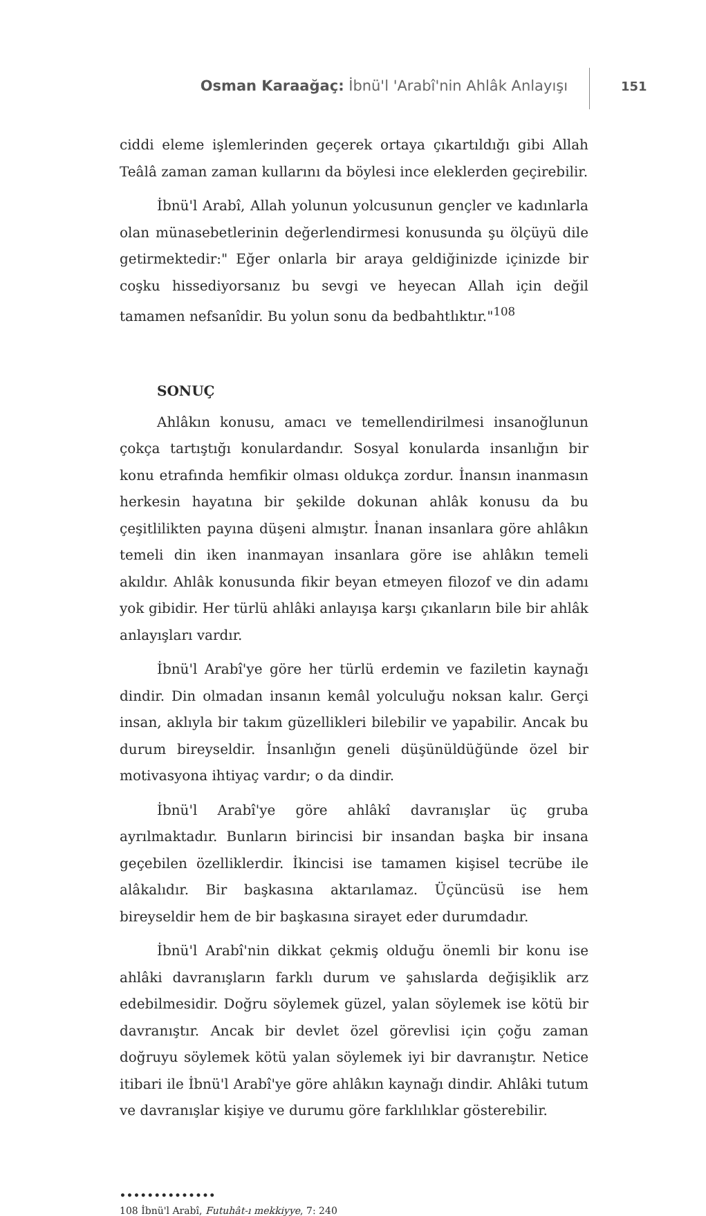Osman Karaağaç: İbnü'l 'Arabî'nin Ahlâk Anlayışı
151
ciddi eleme işlemlerinden geçerek ortaya çıkartıldığı gibi Allah Teâlâ zaman zaman kullarını da böylesi ince eleklerden geçirebilir.
İbnü'l Arabî, Allah yolunun yolcusunun gençler ve kadınlarla olan münasebetlerinin değerlendirmesi konusunda şu ölçüyü dile getirmektedir:" Eğer onlarla bir araya geldiğinizde içinizde bir coşku hissediyorsanız bu sevgi ve heyecan Allah için değil tamamen nefsanîdir. Bu yolun sonu da bedbahtlıktır."<sup>108</sup>
SONUÇ
Ahlâkın konusu, amacı ve temellendirilmesi insanoğlunun çokça tartıştığı konulardandır. Sosyal konularda insanlığın bir konu etrafında hemfikir olması oldukça zordur. İnansın inanmasın herkesin hayatına bir şekilde dokunan ahlâk konusu da bu çeşitlilikten payına düşeni almıştır. İnanan insanlara göre ahlâkın temeli din iken inanmayan insanlara göre ise ahlâkın temeli akıldır. Ahlâk konusunda fikir beyan etmeyen filozof ve din adamı yok gibidir. Her türlü ahlâki anlayışa karşı çıkanların bile bir ahlâk anlayışları vardır.
İbnü'l Arabî'ye göre her türlü erdemin ve faziletin kaynağı dindir. Din olmadan insanın kemâl yolculuğu noksan kalır. Gerçi insan, aklıyla bir takım güzellikleri bilebilir ve yapabilir. Ancak bu durum bireyseldir. İnsanlığın geneli düşünüldüğünde özel bir motivasyona ihtiyaç vardır; o da dindir.
İbnü'l Arabî'ye göre ahlâkî davranışlar üç gruba ayrılmaktadır. Bunların birincisi bir insandan başka bir insana geçebilen özelliklerdir. İkincisi ise tamamen kişisel tecrübe ile alâkalıdır. Bir başkasına aktarılamaz. Üçüncüsü ise hem bireyseldir hem de bir başkasına sirayet eder durumdadır.
İbnü'l Arabî'nin dikkat çekmiş olduğu önemli bir konu ise ahlâki davranışların farklı durum ve şahıslarda değişiklik arz edebilmesidir. Doğru söylemek güzel, yalan söylemek ise kötü bir davranıştır. Ancak bir devlet özel görevlisi için çoğu zaman doğruyu söylemek kötü yalan söylemek iyi bir davranıştır. Netice itibari ile İbnü'l Arabî'ye göre ahlâkın kaynağı dindir. Ahlâki tutum ve davranışlar kişiye ve durumu göre farklılıklar gösterebilir.
••••••••••••••
108 İbnü'l Arabî, Futuhât-ı mekkiyye, 7: 240